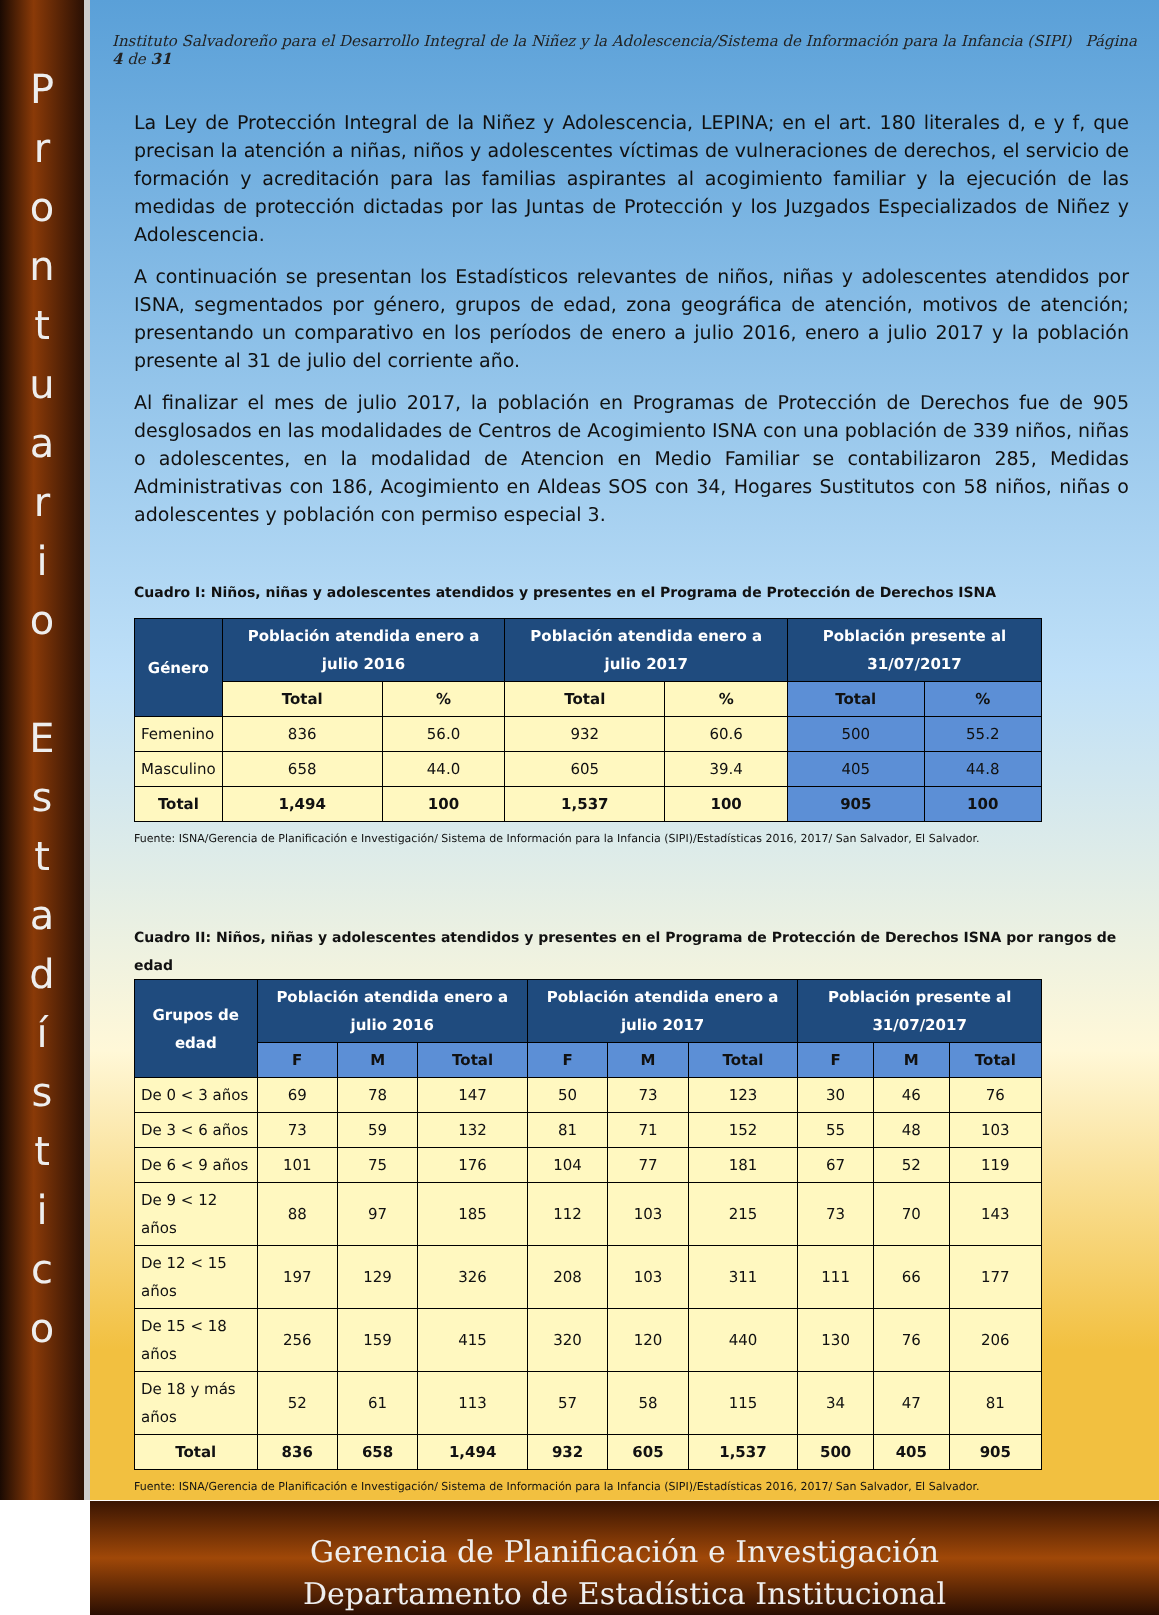P
r
o
n
t
u
a
r
i
o
E
s
t
a
d
í
s
t
i
c
o
Instituto Salvadoreño para el Desarrollo Integral de la Niñez y la Adolescencia/Sistema de Información para la Infancia (SIPI) Página 4 de 31
La Ley de Protección Integral de la Niñez y Adolescencia, LEPINA; en el art. 180 literales d, e y f, que precisan la atención a niñas, niños y adolescentes víctimas de vulneraciones de derechos, el servicio de formación y acreditación para las familias aspirantes al acogimiento familiar y la ejecución de las medidas de protección dictadas por las Juntas de Protección y los Juzgados Especializados de Niñez y Adolescencia.
A continuación se presentan los Estadísticos relevantes de niños, niñas y adolescentes atendidos por ISNA, segmentados por género, grupos de edad, zona geográfica de atención, motivos de atención; presentando un comparativo en los períodos de enero a julio 2016, enero a julio 2017 y la población presente al 31 de julio del corriente año.
Al finalizar el mes de julio 2017, la población en Programas de Protección de Derechos fue de 905 desglosados en las modalidades de Centros de Acogimiento ISNA con una población de 339 niños, niñas o adolescentes, en la modalidad de Atencion en Medio Familiar se contabilizaron 285, Medidas Administrativas con 186, Acogimiento en Aldeas SOS con 34, Hogares Sustitutos con 58 niños, niñas o adolescentes y población con permiso especial 3.
Cuadro I: Niños, niñas y adolescentes atendidos y presentes en el Programa de Protección de Derechos ISNA
| Género | Población atendida enero a julio 2016 | | Población atendida enero a julio 2017 | | Población presente al 31/07/2017 | |
| --- | --- | --- | --- | --- | --- | --- |
| | Total | % | Total | % | Total | % |
| Femenino | 836 | 56.0 | 932 | 60.6 | 500 | 55.2 |
| Masculino | 658 | 44.0 | 605 | 39.4 | 405 | 44.8 |
| Total | 1,494 | 100 | 1,537 | 100 | 905 | 100 |
Fuente: ISNA/Gerencia de Planificación e Investigación/ Sistema de Información para la Infancia (SIPI)/Estadísticas 2016, 2017/ San Salvador, El Salvador.
Cuadro II: Niños, niñas y adolescentes atendidos y presentes en el Programa de Protección de Derechos ISNA por rangos de edad
| Grupos de edad | Población atendida enero a julio 2016 | | | Población atendida enero a julio 2017 | | | Población presente al 31/07/2017 | | |
| --- | --- | --- | --- | --- | --- | --- | --- | --- | --- |
| | F | M | Total | F | M | Total | F | M | Total |
| De 0 < 3 años | 69 | 78 | 147 | 50 | 73 | 123 | 30 | 46 | 76 |
| De 3 < 6 años | 73 | 59 | 132 | 81 | 71 | 152 | 55 | 48 | 103 |
| De 6 < 9 años | 101 | 75 | 176 | 104 | 77 | 181 | 67 | 52 | 119 |
| De 9 < 12 años | 88 | 97 | 185 | 112 | 103 | 215 | 73 | 70 | 143 |
| De 12 < 15 años | 197 | 129 | 326 | 208 | 103 | 311 | 111 | 66 | 177 |
| De 15 < 18 años | 256 | 159 | 415 | 320 | 120 | 440 | 130 | 76 | 206 |
| De 18 y más años | 52 | 61 | 113 | 57 | 58 | 115 | 34 | 47 | 81 |
| Total | 836 | 658 | 1,494 | 932 | 605 | 1,537 | 500 | 405 | 905 |
Fuente: ISNA/Gerencia de Planificación e Investigación/ Sistema de Información para la Infancia (SIPI)/Estadísticas 2016, 2017/ San Salvador, El Salvador.
Gerencia de Planificación e Investigación
Departamento de Estadística Institucional